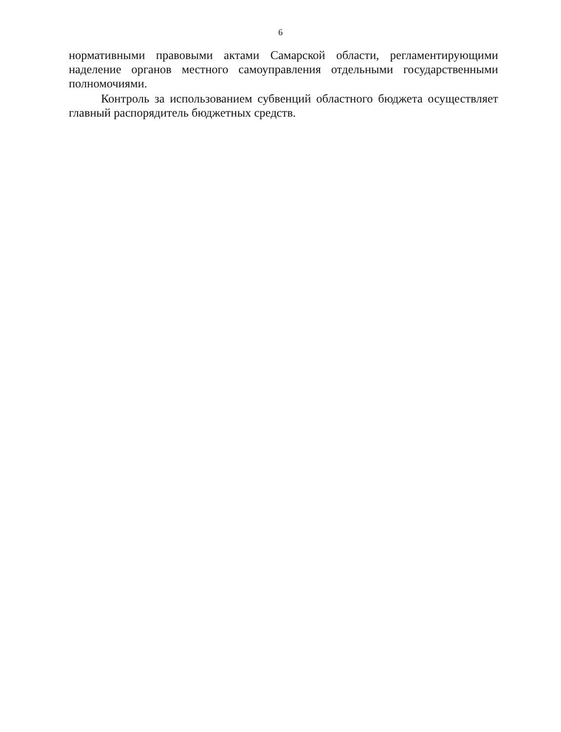6
нормативными правовыми актами Самарской области, регламентирующими наделение органов местного самоуправления отдельными государственными полномочиями.
Контроль за использованием субвенций областного бюджета осуществляет главный распорядитель бюджетных средств.